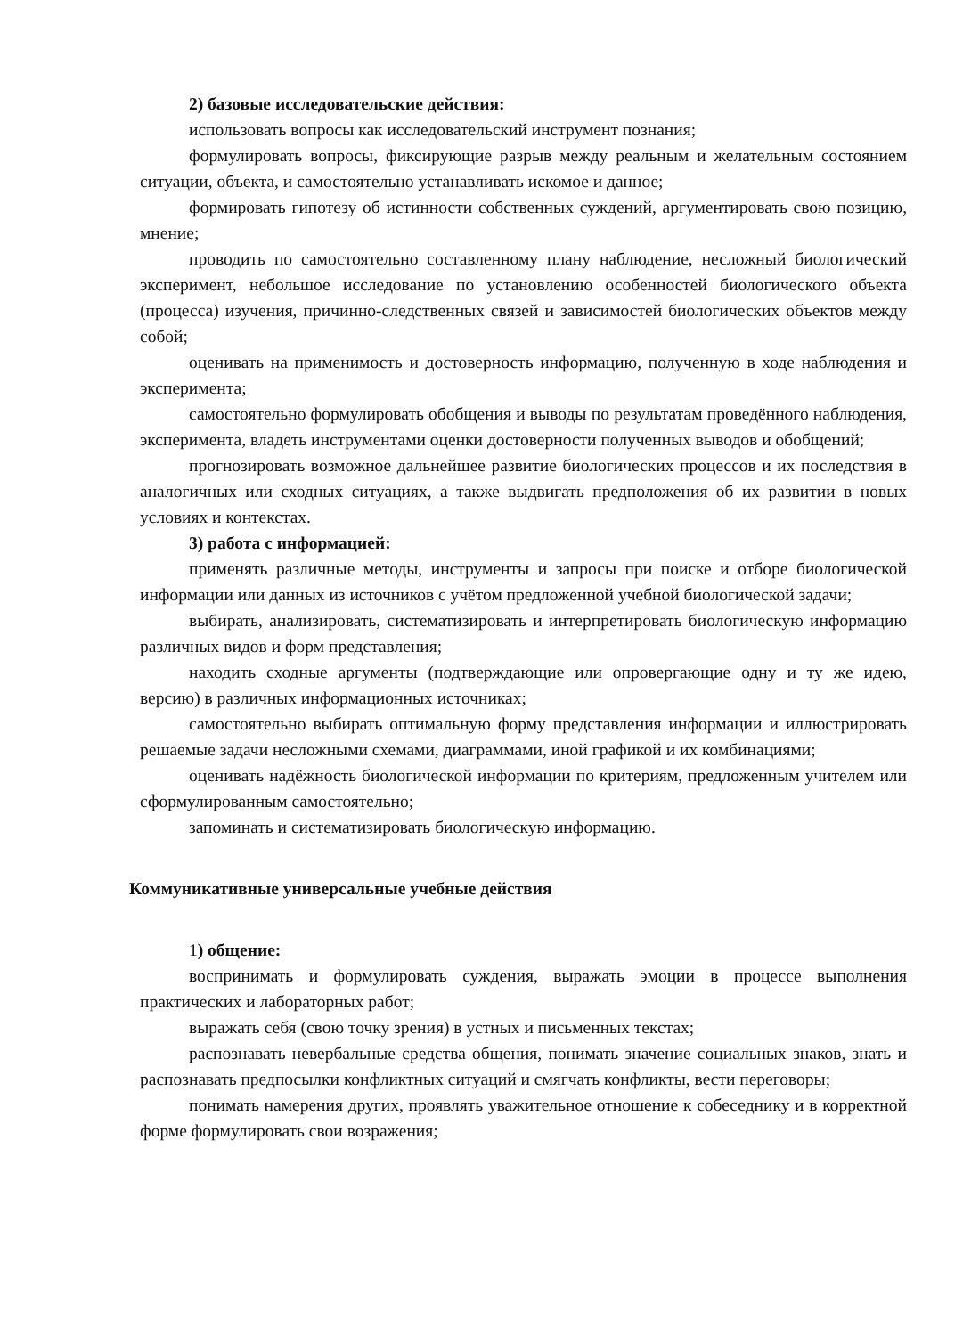2) базовые исследовательские действия:
использовать вопросы как исследовательский инструмент познания;
формулировать вопросы, фиксирующие разрыв между реальным и желательным состоянием ситуации, объекта, и самостоятельно устанавливать искомое и данное;
формировать гипотезу об истинности собственных суждений, аргументировать свою позицию, мнение;
проводить по самостоятельно составленному плану наблюдение, несложный биологический эксперимент, небольшое исследование по установлению особенностей биологического объекта (процесса) изучения, причинно-следственных связей и зависимостей биологических объектов между собой;
оценивать на применимость и достоверность информацию, полученную в ходе наблюдения и эксперимента;
самостоятельно формулировать обобщения и выводы по результатам проведённого наблюдения, эксперимента, владеть инструментами оценки достоверности полученных выводов и обобщений;
прогнозировать возможное дальнейшее развитие биологических процессов и их последствия в аналогичных или сходных ситуациях, а также выдвигать предположения об их развитии в новых условиях и контекстах.
3) работа с информацией:
применять различные методы, инструменты и запросы при поиске и отборе биологической информации или данных из источников с учётом предложенной учебной биологической задачи;
выбирать, анализировать, систематизировать и интерпретировать биологическую информацию различных видов и форм представления;
находить сходные аргументы (подтверждающие или опровергающие одну и ту же идею, версию) в различных информационных источниках;
самостоятельно выбирать оптимальную форму представления информации и иллюстрировать решаемые задачи несложными схемами, диаграммами, иной графикой и их комбинациями;
оценивать надёжность биологической информации по критериям, предложенным учителем или сформулированным самостоятельно;
запоминать и систематизировать биологическую информацию.
Коммуникативные универсальные учебные действия
1) общение:
воспринимать и формулировать суждения, выражать эмоции в процессе выполнения практических и лабораторных работ;
выражать себя (свою точку зрения) в устных и письменных текстах;
распознавать невербальные средства общения, понимать значение социальных знаков, знать и распознавать предпосылки конфликтных ситуаций и смягчать конфликты, вести переговоры;
понимать намерения других, проявлять уважительное отношение к собеседнику и в корректной форме формулировать свои возражения;